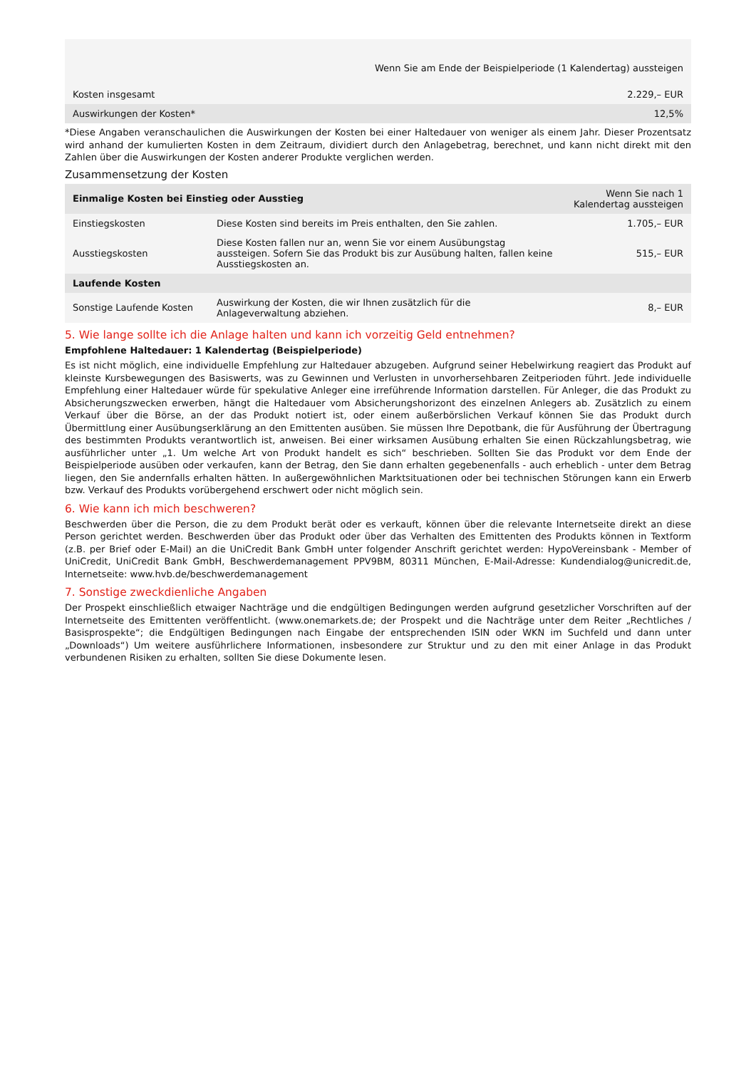| | Wenn Sie am Ende der Beispielperiode (1 Kalendertag) aussteigen |
| --- | --- |
| Kosten insgesamt | 2.229,– EUR |
| Auswirkungen der Kosten* | 12,5% |
*Diese Angaben veranschaulichen die Auswirkungen der Kosten bei einer Haltedauer von weniger als einem Jahr. Dieser Prozentsatz wird anhand der kumulierten Kosten in dem Zeitraum, dividiert durch den Anlagebetrag, berechnet, und kann nicht direkt mit den Zahlen über die Auswirkungen der Kosten anderer Produkte verglichen werden.
Zusammensetzung der Kosten
| Einmalige Kosten bei Einstieg oder Ausstieg | | Wenn Sie nach 1 Kalendertag aussteigen |
| --- | --- | --- |
| Einstiegskosten | Diese Kosten sind bereits im Preis enthalten, den Sie zahlen. | 1.705,– EUR |
| Ausstiegskosten | Diese Kosten fallen nur an, wenn Sie vor einem Ausübungstag aussteigen. Sofern Sie das Produkt bis zur Ausübung halten, fallen keine Ausstiegskosten an. | 515,– EUR |
| Laufende Kosten | | |
| Sonstige Laufende Kosten | Auswirkung der Kosten, die wir Ihnen zusätzlich für die Anlageverwaltung abziehen. | 8,– EUR |
5. Wie lange sollte ich die Anlage halten und kann ich vorzeitig Geld entnehmen?
Empfohlene Haltedauer: 1 Kalendertag (Beispielperiode)
Es ist nicht möglich, eine individuelle Empfehlung zur Haltedauer abzugeben. Aufgrund seiner Hebelwirkung reagiert das Produkt auf kleinste Kursbewegungen des Basiswerts, was zu Gewinnen und Verlusten in unvorhersehbaren Zeitperioden führt. Jede individuelle Empfehlung einer Haltedauer würde für spekulative Anleger eine irreführende Information darstellen. Für Anleger, die das Produkt zu Absicherungszwecken erwerben, hängt die Haltedauer vom Absicherungshorizont des einzelnen Anlegers ab. Zusätzlich zu einem Verkauf über die Börse, an der das Produkt notiert ist, oder einem außerbörslichen Verkauf können Sie das Produkt durch Übermittlung einer Ausübungserklärung an den Emittenten ausüben. Sie müssen Ihre Depotbank, die für Ausführung der Übertragung des bestimmten Produkts verantwortlich ist, anweisen. Bei einer wirksamen Ausübung erhalten Sie einen Rückzahlungsbetrag, wie ausführlicher unter „1. Um welche Art von Produkt handelt es sich“ beschrieben. Sollten Sie das Produkt vor dem Ende der Beispielperiode ausüben oder verkaufen, kann der Betrag, den Sie dann erhalten gegebenenfalls - auch erheblich - unter dem Betrag liegen, den Sie andernfalls erhalten hätten. In außergewöhnlichen Marktsituationen oder bei technischen Störungen kann ein Erwerb bzw. Verkauf des Produkts vorübergehend erschwert oder nicht möglich sein.
6. Wie kann ich mich beschweren?
Beschwerden über die Person, die zu dem Produkt berät oder es verkauft, können über die relevante Internetseite direkt an diese Person gerichtet werden. Beschwerden über das Produkt oder über das Verhalten des Emittenten des Produkts können in Textform (z.B. per Brief oder E-Mail) an die UniCredit Bank GmbH unter folgender Anschrift gerichtet werden: HypoVereinsbank - Member of UniCredit, UniCredit Bank GmbH, Beschwerdemanagement PPV9BM, 80311 München, E-Mail-Adresse: Kundendialog@unicredit.de, Internetseite: www.hvb.de/beschwerdemanagement
7. Sonstige zweckdienliche Angaben
Der Prospekt einschließlich etwaiger Nachträge und die endgültigen Bedingungen werden aufgrund gesetzlicher Vorschriften auf der Internetseite des Emittenten veröffentlicht. (www.onemarkets.de; der Prospekt und die Nachträge unter dem Reiter „Rechtliches / Basisprospekte“; die Endgültigen Bedingungen nach Eingabe der entsprechenden ISIN oder WKN im Suchfeld und dann unter „Downloads“) Um weitere ausführlichere Informationen, insbesondere zur Struktur und zu den mit einer Anlage in das Produkt verbundenen Risiken zu erhalten, sollten Sie diese Dokumente lesen.